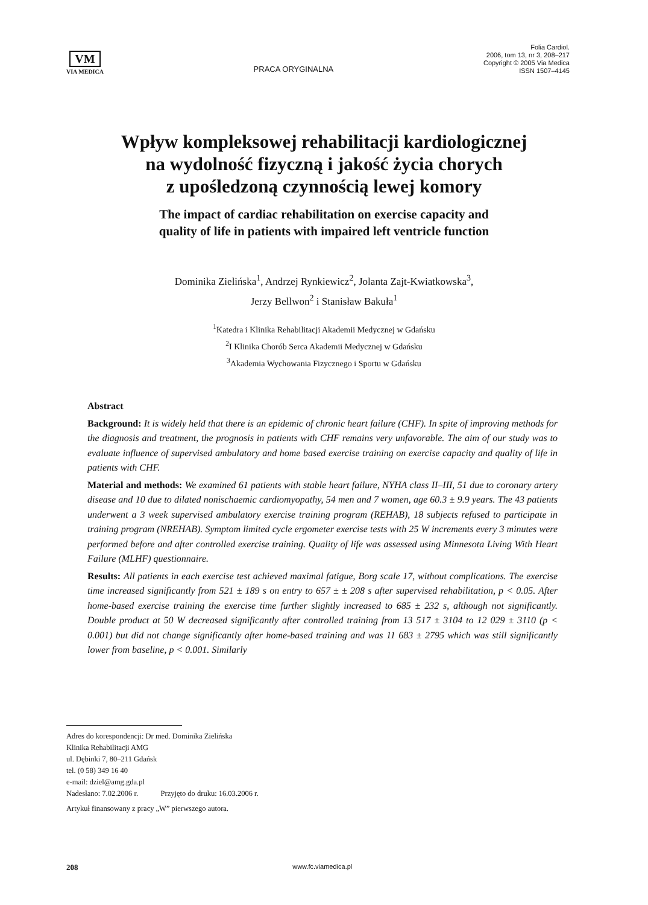VM
VIA MEDICA
PRACA ORYGINALNA
Folia Cardiol.
2006, tom 13, nr 3, 208–217
Copyright © 2005 Via Medica
ISSN 1507–4145
Wpływ kompleksowej rehabilitacji kardiologicznej
na wydolność fizyczną i jakość życia chorych
z upośledzoną czynnością lewej komory
The impact of cardiac rehabilitation on exercise capacity and
quality of life in patients with impaired left ventricle function
Dominika Zielińska<sup>1</sup>, Andrzej Rynkiewicz<sup>2</sup>, Jolanta Zajt-Kwiatkowska<sup>3</sup>,
Jerzy Bellwon<sup>2</sup> i Stanisław Bakuła<sup>1</sup>
<sup>1</sup> Katedra i Klinika Rehabilitacji Akademii Medycznej w Gdańsku
<sup>2</sup> I Klinika Chorób Serca Akademii Medycznej w Gdańsku
<sup>3</sup> Akademia Wychowania Fizycznego i Sportu w Gdańsku
Abstract
Background: It is widely held that there is an epidemic of chronic heart failure (CHF). In spite of improving methods for the diagnosis and treatment, the prognosis in patients with CHF remains very unfavorable. The aim of our study was to evaluate influence of supervised ambulatory and home based exercise training on exercise capacity and quality of life in patients with CHF.
Material and methods: We examined 61 patients with stable heart failure, NYHA class II–III, 51 due to coronary artery disease and 10 due to dilated nonischaemic cardiomyopathy, 54 men and 7 women, age 60.3 ± 9.9 years. The 43 patients underwent a 3 week supervised ambulatory exercise training program (REHAB), 18 subjects refused to participate in training program (NREHAB). Symptom limited cycle ergometer exercise tests with 25 W increments every 3 minutes were performed before and after controlled exercise training. Quality of life was assessed using Minnesota Living With Heart Failure (MLHF) questionnaire.
Results: All patients in each exercise test achieved maximal fatigue, Borg scale 17, without complications. The exercise time increased significantly from 521 ± 189 s on entry to 657 ± ± 208 s after supervised rehabilitation, p < 0.05. After home-based exercise training the exercise time further slightly increased to 685 ± 232 s, although not significantly. Double product at 50 W decreased significantly after controlled training from 13 517 ± 3104 to 12 029 ± 3110 (p < 0.001) but did not change significantly after home-based training and was 11 683 ± 2795 which was still significantly lower from baseline, p < 0.001. Similarly
Adres do korespondencji: Dr med. Dominika Zielińska
Klinika Rehabilitacji AMG
ul. Dębinki 7, 80–211 Gdańsk
tel. (0 58) 349 16 40
e-mail: dziel@amg.gda.pl
Nadesłano: 7.02.2006 r. Przyjęto do druku: 16.03.2006 r.
Artykuł finansowany z pracy „W” pierwszego autora.
208 www.fc.viamedica.pl